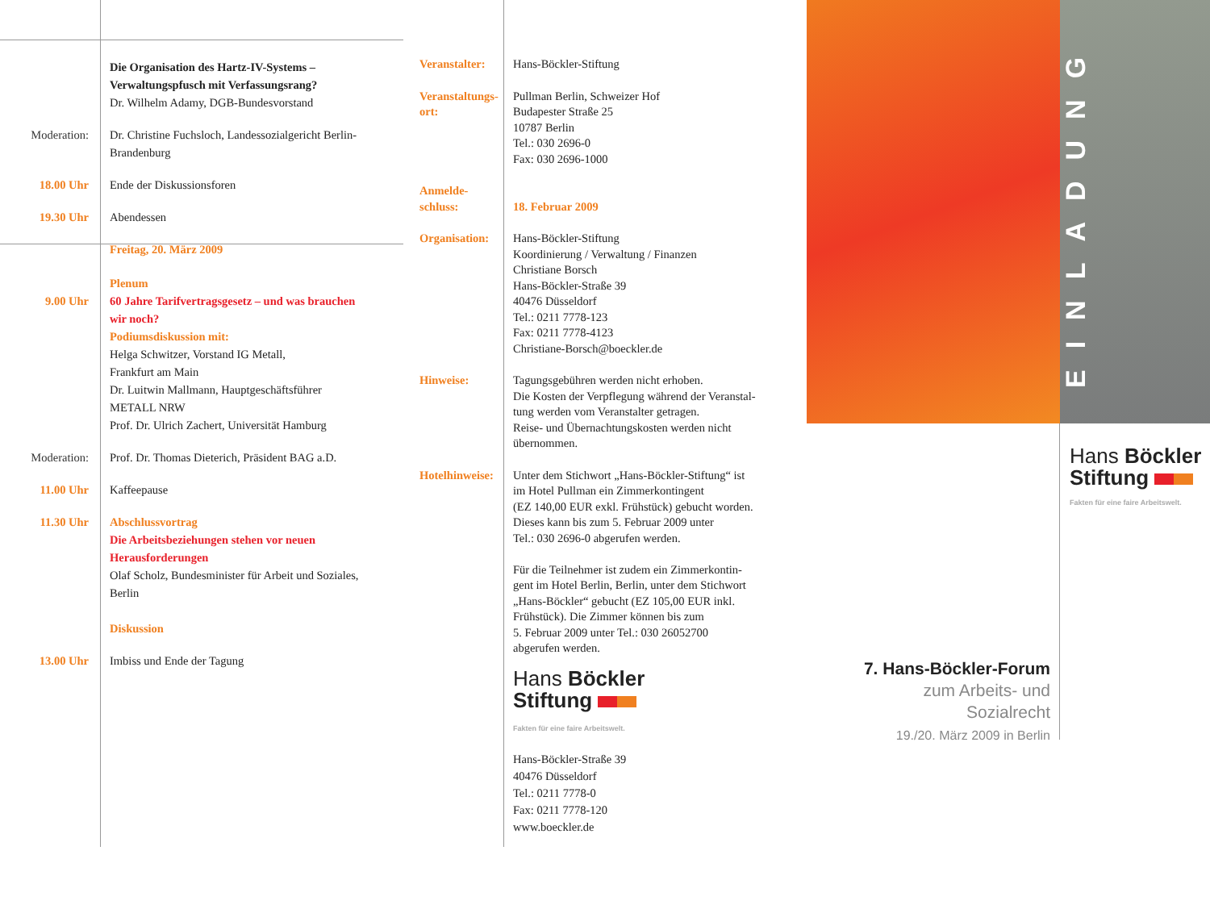Die Organisation des Hartz-IV-Systems –
Verwaltungspfusch mit Verfassungsrang?
Dr. Wilhelm Adamy, DGB-Bundesvorstand
Moderation: Dr. Christine Fuchsloch, Landessozialgericht Berlin-
Brandenburg
18.00 Uhr Ende der Diskussionsforen
19.30 Uhr Abendessen
Freitag, 20. März 2009
9.00 Uhr Plenum
60 Jahre Tarifvertragsgesetz – und was brauchen
wir noch?
Podiumsdiskussion mit:
Helga Schwitzer, Vorstand IG Metall,
Frankfurt am Main
Dr. Luitwin Mallmann, Hauptgeschäftsführer
METALL NRW
Prof. Dr. Ulrich Zachert, Universität Hamburg
Moderation: Prof. Dr. Thomas Dieterich, Präsident BAG a.D.
11.00 Uhr Kaffeepause
11.30 Uhr Abschlussvortrag
Die Arbeitsbeziehungen stehen vor neuen
Herausforderungen
Olaf Scholz, Bundesminister für Arbeit und Soziales,
Berlin
Diskussion
13.00 Uhr Imbiss und Ende der Tagung
Veranstalter: Hans-Böckler-Stiftung
Veranstaltungs-
ort:
Pullman Berlin, Schweizer Hof
Budapester Straße 25
10787 Berlin
Tel.: 030 2696-0
Fax: 030 2696-1000
Anmelde-
schluss:
18. Februar 2009
Organisation: Hans-Böckler-Stiftung
Koordinierung / Verwaltung / Finanzen
Christiane Borsch
Hans-Böckler-Straße 39
40476 Düsseldorf
Tel.: 0211 7778-123
Fax: 0211 7778-4123
Christiane-Borsch@boeckler.de
Hinweise: Tagungsgebühren werden nicht erhoben.
Die Kosten der Verpflegung während der Veranstal-
tung werden vom Veranstalter getragen.
Reise- und Übernachtungskosten werden nicht
übernommen.
Hotelhinweise:
Unter dem Stichwort „Hans-Böckler-Stiftung“ ist
im Hotel Pullman ein Zimmerkontingent
(EZ 140,00 EUR exkl. Frühstück) gebucht worden.
Dieses kann bis zum 5. Februar 2009 unter
Tel.: 030 2696-0 abgerufen werden.
Für die Teilnehmer ist zudem ein Zimmerkontin-
gent im Hotel Berlin, Berlin, unter dem Stichwort
„Hans-Böckler“ gebucht (EZ 105,00 EUR inkl.
Frühstück). Die Zimmer können bis zum
5. Februar 2009 unter Tel.: 030 26052700
abgerufen werden.
Hans Böckler
Stiftung
Fakten für eine faire Arbeitswelt.
Hans-Böckler-Straße 39
40476 Düsseldorf
Tel.: 0211 7778-0
Fax: 0211 7778-120
www.boeckler.de
EINLADUNG
Hans Böckler
Stiftung
Fakten für eine faire Arbeitswelt.
7. Hans-Böckler-Forum
zum Arbeits- und
Sozialrecht
19./20. März 2009 in Berlin